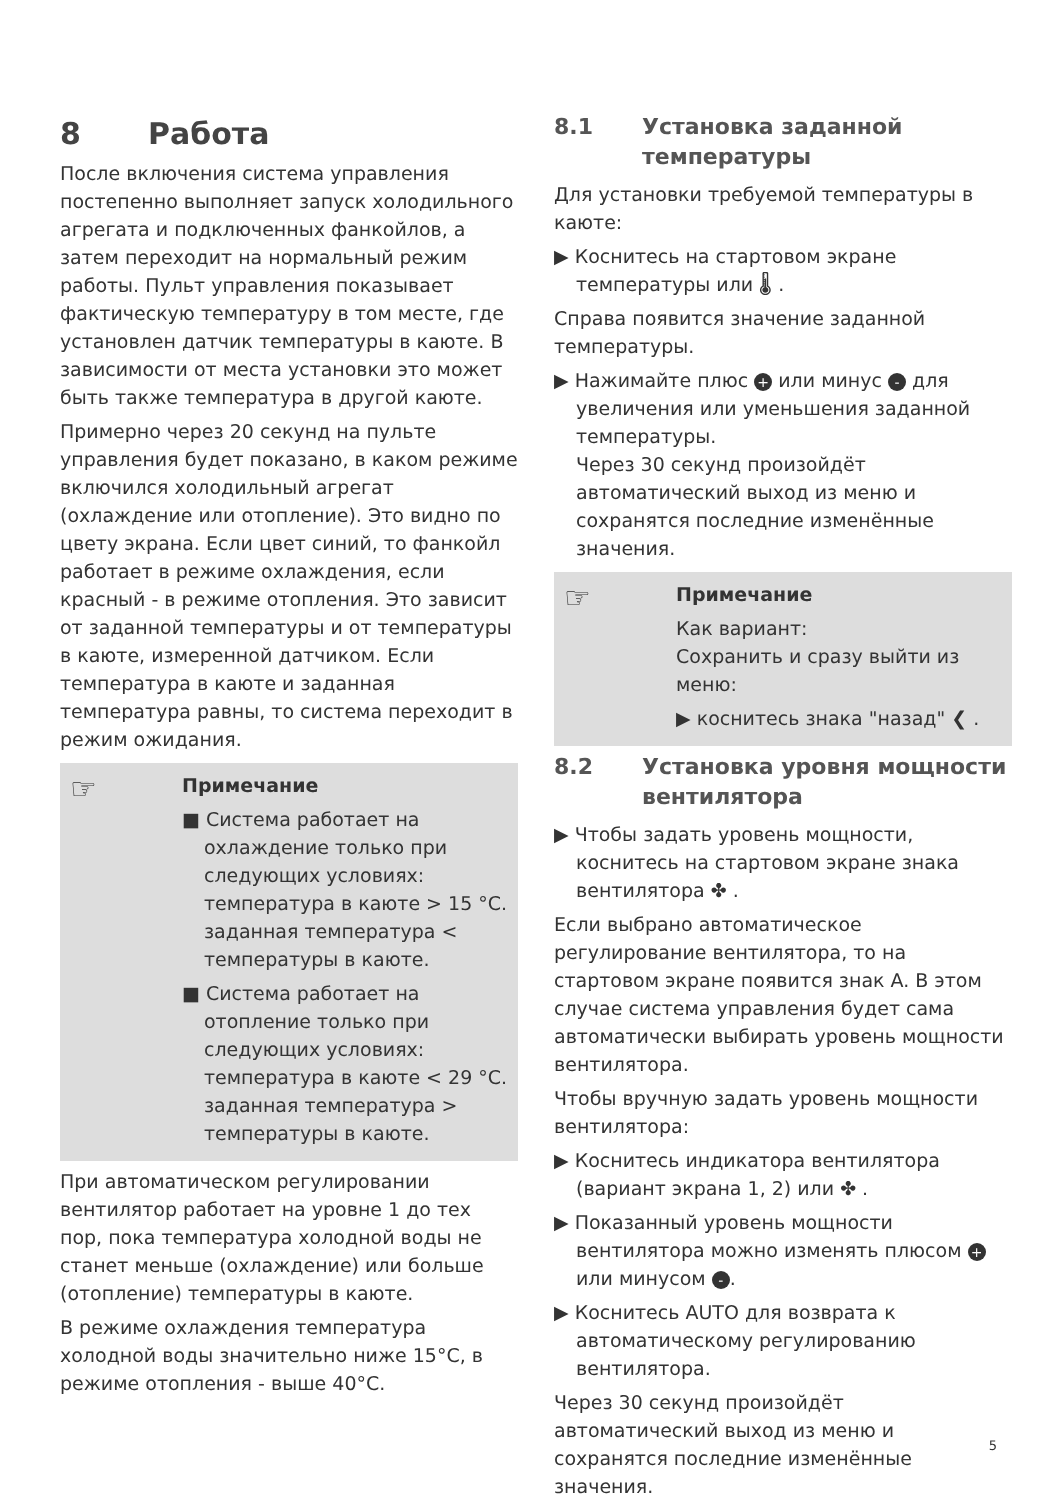8 Работа
После включения система управления постепенно выполняет запуск холодильного агрегата и подключенных фанкойлов, а затем переходит на нормальный режим работы. Пульт управления показывает фактическую температуру в том месте, где установлен датчик температуры в каюте. В зависимости от места установки это может быть также температура в другой каюте.
Примерно через 20 секунд на пульте управления будет показано, в каком режиме включился холодильный агрегат (охлаждение или отопление). Это видно по цвету экрана. Если цвет синий, то фанкойл работает в режиме охлаждения, если красный - в режиме отопления. Это зависит от заданной температуры и от температуры в каюте, измеренной датчиком. Если температура в каюте и заданная температура равны, то система переходит в режим ожидания.
☞
Примечание
■ Система работает на охлаждение только при следующих условиях: температура в каюте > 15 °C. заданная температура < температуры в каюте.
■ Система работает на отопление только при следующих условиях: температура в каюте < 29 °C. заданная температура > температуры в каюте.
При автоматическом регулировании вентилятор работает на уровне 1 до тех пор, пока температура холодной воды не станет меньше (охлаждение) или больше (отопление) температуры в каюте.
В режиме охлаждения температура холодной воды значительно ниже 15°C, в режиме отопления - выше 40°C.
8.1 Установка заданной температуры
Для установки требуемой температуры в каюте:
▶ Коснитесь на стартовом экране температуры или 🌡 .
Справа появится значение заданной температуры.
▶ Нажимайте плюс + или минус - для увеличения или уменьшения заданной температуры.
Через 30 секунд произойдёт автоматический выход из меню и сохранятся последние изменённые значения.
☞
Примечание
Как вариант:
Сохранить и сразу выйти из меню:
▶ коснитесь знака "назад" ❮ .
8.2 Установка уровня мощности вентилятора
▶ Чтобы задать уровень мощности, коснитесь на стартовом экране знака вентилятора ✤ .
Если выбрано автоматическое регулирование вентилятора, то на стартовом экране появится знак A. В этом случае система управления будет сама автоматически выбирать уровень мощности вентилятора.
Чтобы вручную задать уровень мощности вентилятора:
▶ Коснитесь индикатора вентилятора (вариант экрана 1, 2) или ✤ .
▶ Показанный уровень мощности вентилятора можно изменять плюсом + или минусом -.
▶ Коснитесь AUTO для возврата к автоматическому регулированию вентилятора.
Через 30 секунд произойдёт автоматический выход из меню и сохранятся последние изменённые значения.
5